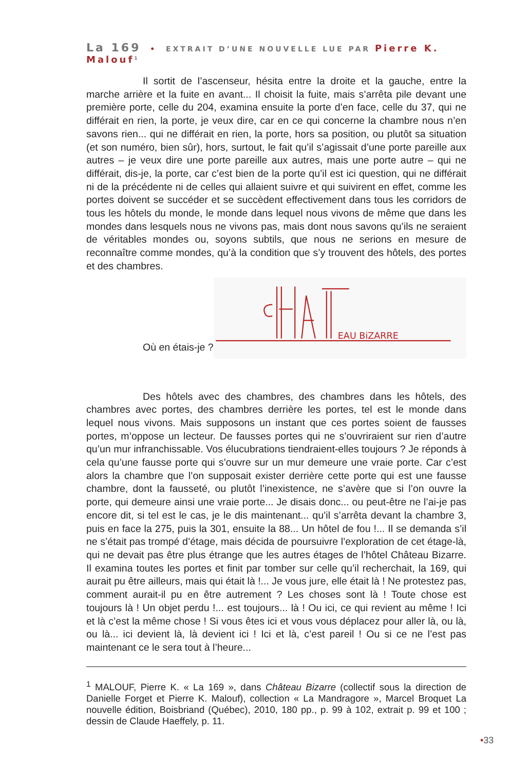La 169 • EXTRAIT D’UNE NOUVELLE LUE PAR Pierre K. Malouf<sup>1</sup>
Il sortit de l’ascenseur, hésita entre la droite et la gauche, entre la marche arrière et la fuite en avant... Il choisit la fuite, mais s’arrêta pile devant une première porte, celle du 204, examina ensuite la porte d’en face, celle du 37, qui ne différait en rien, la porte, je veux dire, car en ce qui concerne la chambre nous n’en savons rien... qui ne différait en rien, la porte, hors sa position, ou plutôt sa situation (et son numéro, bien sûr), hors, surtout, le fait qu’il s’agissait d’une porte pareille aux autres – je veux dire une porte pareille aux autres, mais une porte autre – qui ne différait, dis-je, la porte, car c’est bien de la porte qu’il est ici question, qui ne différait ni de la précédente ni de celles qui allaient suivre et qui suivirent en effet, comme les portes doivent se succéder et se succèdent effectivement dans tous les corridors de tous les hôtels du monde, le monde dans lequel nous vivons de même que dans les mondes dans lesquels nous ne vivons pas, mais dont nous savons qu’ils ne seraient de véritables mondes ou, soyons subtils, que nous ne serions en mesure de reconnaître comme mondes, qu’à la condition que s’y trouvent des hôtels, des portes et des chambres.
Où en étais-je ?
EAU BiZARRE
Des hôtels avec des chambres, des chambres dans les hôtels, des chambres avec portes, des chambres derrière les portes, tel est le monde dans lequel nous vivons. Mais supposons un instant que ces portes soient de fausses portes, m’oppose un lecteur. De fausses portes qui ne s’ouvriraient sur rien d’autre qu’un mur infranchissable. Vos élucubrations tiendraient-elles toujours ? Je réponds à cela qu’une fausse porte qui s’ouvre sur un mur demeure une vraie porte. Car c’est alors la chambre que l’on supposait exister derrière cette porte qui est une fausse chambre, dont la fausseté, ou plutôt l’inexistence, ne s’avère que si l’on ouvre la porte, qui demeure ainsi une vraie porte... Je disais donc... ou peut-être ne l’ai-je pas encore dit, si tel est le cas, je le dis maintenant... qu’il s’arrêta devant la chambre 3, puis en face la 275, puis la 301, ensuite la 88... Un hôtel de fou !... Il se demanda s’il ne s’était pas trompé d’étage, mais décida de poursuivre l’exploration de cet étage-là, qui ne devait pas être plus étrange que les autres étages de l’hôtel Château Bizarre. Il examina toutes les portes et finit par tomber sur celle qu’il recherchait, la 169, qui aurait pu être ailleurs, mais qui était là !... Je vous jure, elle était là ! Ne protestez pas, comment aurait-il pu en être autrement ? Les choses sont là ! Toute chose est toujours là ! Un objet perdu !... est toujours... là ! Ou ici, ce qui revient au même ! Ici et là c’est la même chose ! Si vous êtes ici et vous vous déplacez pour aller là, ou là, ou là... ici devient là, là devient ici ! Ici et là, c’est pareil ! Ou si ce ne l’est pas maintenant ce le sera tout à l’heure...
<sup>1</sup> MALOUF, Pierre K. « La 169 », dans Château Bizarre (collectif sous la direction de Danielle Forget et Pierre K. Malouf), collection « La Mandragore », Marcel Broquet La nouvelle édition, Boisbriand (Québec), 2010, 180 pp., p. 99 à 102, extrait p. 99 et 100 ; dessin de Claude Haeffely, p. 11.
•33